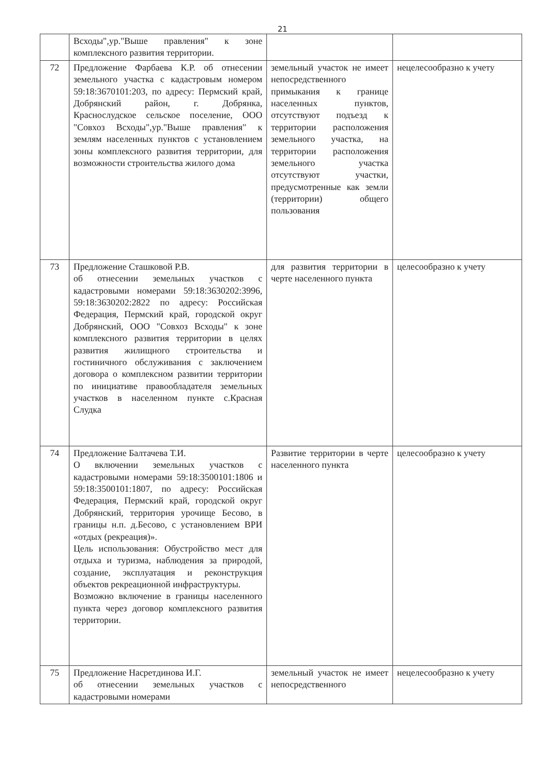21
| | Всходы",ур."Выше правления" к зоне комплексного развития территории. | | |
| 72 | Предложение Фарбаева К.Р. об отнесении земельного участка с кадастровым номером 59:18:3670101:203, по адресу: Пермский край, Добрянский район, г. Добрянка, Краснослудское сельское поселение, ООО "Совхоз Всходы",ур."Выше правления" к землям населенных пунктов с установлением зоны комплексного развития территории, для возможности строительства жилого дома | земельный участок не имеет непосредственного примыкания к границе населенных пунктов, отсутствуют подъезд к территории расположения земельного участка, на территории расположения земельного участка отсутствуют участки, предусмотренные как земли (территории) общего пользования | нецелесообразно к учету |
| 73 | Предложение Сташковой Р.В. об отнесении земельных участков с кадастровыми номерами 59:18:3630202:3996, 59:18:3630202:2822 по адресу: Российская Федерация, Пермский край, городской округ Добрянский, ООО "Совхоз Всходы" к зоне комплексного развития территории в целях развития жилищного строительства и гостиничного обслуживания с заключением договора о комплексном развитии территории по инициативе правообладателя земельных участков в населенном пункте с.Красная Слудка | для развития территории в черте населенного пункта | целесообразно к учету |
| 74 | Предложение Балтачева Т.И. О включении земельных участков с кадастровыми номерами 59:18:3500101:1806 и 59:18:3500101:1807, по адресу: Российская Федерация, Пермский край, городской округ Добрянский, территория урочище Бесово, в границы н.п. д.Бесово, с установлением ВРИ «отдых (рекреация)». Цель использования: Обустройство мест для отдыха и туризма, наблюдения за природой, создание, эксплуатация и реконструкция объектов рекреационной инфраструктуры. Возможно включение в границы населенного пункта через договор комплексного развития территории. | Развитие территории в черте населенного пункта | целесообразно к учету |
| 75 | Предложение Насретдинова И.Г. об отнесении земельных участков с кадастровыми номерами | земельный участок не имеет непосредственного | нецелесообразно к учету |